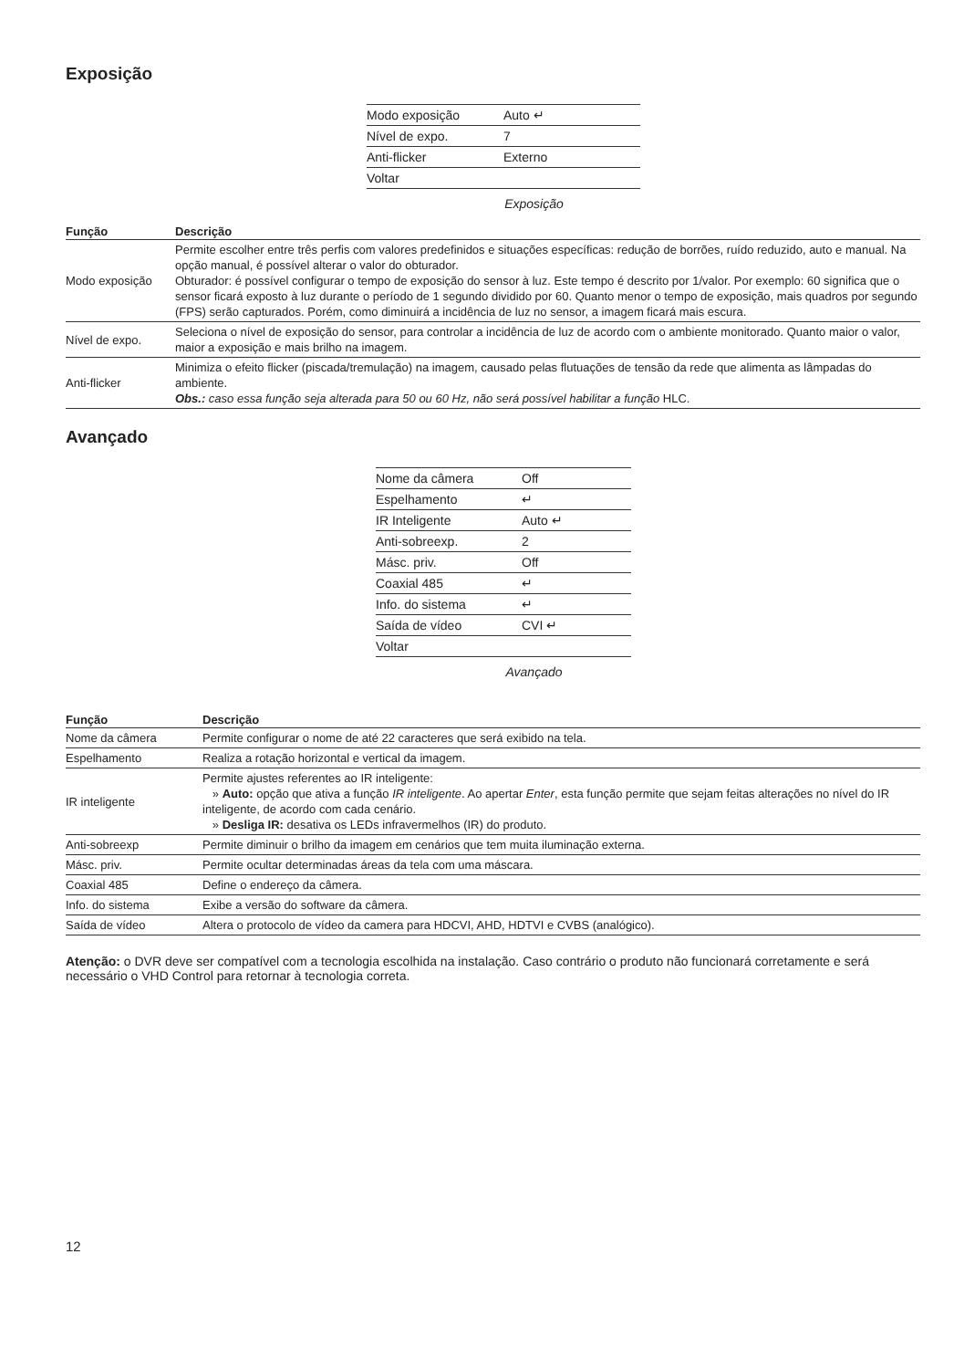Exposição
| Modo exposição | Auto ↵ |
| Nível de expo. | 7 |
| Anti-flicker | Externo |
| Voltar | |
Exposição
| Função | Descrição |
| --- | --- |
| Modo exposição | Permite escolher entre três perfis com valores predefinidos e situações específicas: redução de borrões, ruído reduzido, auto e manual. Na opção manual, é possível alterar o valor do obturador. Obturador: é possível configurar o tempo de exposição do sensor à luz. Este tempo é descrito por 1/valor. Por exemplo: 60 significa que o sensor ficará exposto à luz durante o período de 1 segundo dividido por 60. Quanto menor o tempo de exposição, mais quadros por segundo (FPS) serão capturados. Porém, como diminuirá a incidência de luz no sensor, a imagem ficará mais escura. |
| Nível de expo. | Seleciona o nível de exposição do sensor, para controlar a incidência de luz de acordo com o ambiente monitorado. Quanto maior o valor, maior a exposição e mais brilho na imagem. |
| Anti-flicker | Minimiza o efeito flicker (piscada/tremulação) na imagem, causado pelas flutuações de tensão da rede que alimenta as lâmpadas do ambiente. Obs.: caso essa função seja alterada para 50 ou 60 Hz, não será possível habilitar a função HLC. |
Avançado
| Nome da câmera | Off |
| Espelhamento | ↵ |
| IR Inteligente | Auto ↵ |
| Anti-sobreexp. | 2 |
| Másc. priv. | Off |
| Coaxial 485 | ↵ |
| Info. do sistema | ↵ |
| Saída de vídeo | CVI ↵ |
| Voltar | |
Avançado
| Função | Descrição |
| --- | --- |
| Nome da câmera | Permite configurar o nome de até 22 caracteres que será exibido na tela. |
| Espelhamento | Realiza a rotação horizontal e vertical da imagem. |
| IR inteligente | Permite ajustes referentes ao IR inteligente: » Auto: opção que ativa a função IR inteligente . Ao apertar Enter , esta função permite que sejam feitas alterações no nível do IR inteligente, de acordo com cada cenário. » Desliga IR: desativa os LEDs infravermelhos (IR) do produto. |
| Anti-sobreexp | Permite diminuir o brilho da imagem em cenários que tem muita iluminação externa. |
| Másc. priv. | Permite ocultar determinadas áreas da tela com uma máscara. |
| Coaxial 485 | Define o endereço da câmera. |
| Info. do sistema | Exibe a versão do software da câmera. |
| Saída de vídeo | Altera o protocolo de vídeo da camera para HDCVI, AHD, HDTVI e CVBS (analógico). |
Atenção: o DVR deve ser compatível com a tecnologia escolhida na instalação. Caso contrário o produto não funcionará corretamente e será necessário o VHD Control para retornar à tecnologia correta.
12